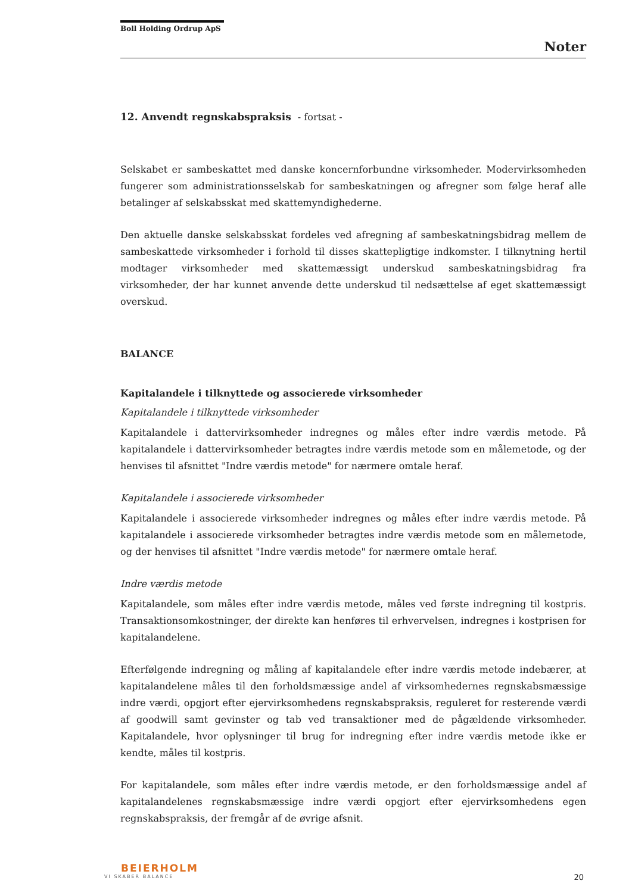Boll Holding Ordrup ApS
Noter
12. Anvendt regnskabspraksis - fortsat -
Selskabet er sambeskattet med danske koncernforbundne virksomheder. Modervirksomheden fungerer som administrationsselskab for sambeskatningen og afregner som følge heraf alle betalinger af selskabsskat med skattemyndighederne.
Den aktuelle danske selskabsskat fordeles ved afregning af sambeskatningsbidrag mellem de sambeskattede virksomheder i forhold til disses skattepligtige indkomster. I tilknytning hertil modtager virksomheder med skattemæssigt underskud sambeskatningsbidrag fra virksomheder, der har kunnet anvende dette underskud til nedsættelse af eget skattemæssigt overskud.
BALANCE
Kapitalandele i tilknyttede og associerede virksomheder
Kapitalandele i tilknyttede virksomheder
Kapitalandele i dattervirksomheder indregnes og måles efter indre værdis metode. På kapitalandele i dattervirksomheder betragtes indre værdis metode som en målemetode, og der henvises til afsnittet "Indre værdis metode" for nærmere omtale heraf.
Kapitalandele i associerede virksomheder
Kapitalandele i associerede virksomheder indregnes og måles efter indre værdis metode. På kapitalandele i associerede virksomheder betragtes indre værdis metode som en målemetode, og der henvises til afsnittet "Indre værdis metode" for nærmere omtale heraf.
Indre værdis metode
Kapitalandele, som måles efter indre værdis metode, måles ved første indregning til kostpris. Transaktionsomkostninger, der direkte kan henføres til erhvervelsen, indregnes i kostprisen for kapitalandelene.
Efterfølgende indregning og måling af kapitalandele efter indre værdis metode indebærer, at kapitalandelene måles til den forholdsmæssige andel af virksomhedernes regnskabsmæssige indre værdi, opgjort efter ejervirksomhedens regnskabspraksis, reguleret for resterende værdi af goodwill samt gevinster og tab ved transaktioner med de pågældende virksomheder. Kapitalandele, hvor oplysninger til brug for indregning efter indre værdis metode ikke er kendte, måles til kostpris.
For kapitalandele, som måles efter indre værdis metode, er den forholdsmæssige andel af kapitalandelenes regnskabsmæssige indre værdi opgjort efter ejervirksomhedens egen regnskabspraksis, der fremgår af de øvrige afsnit.
BEIERHOLM
VI SKABER BALANCE
20